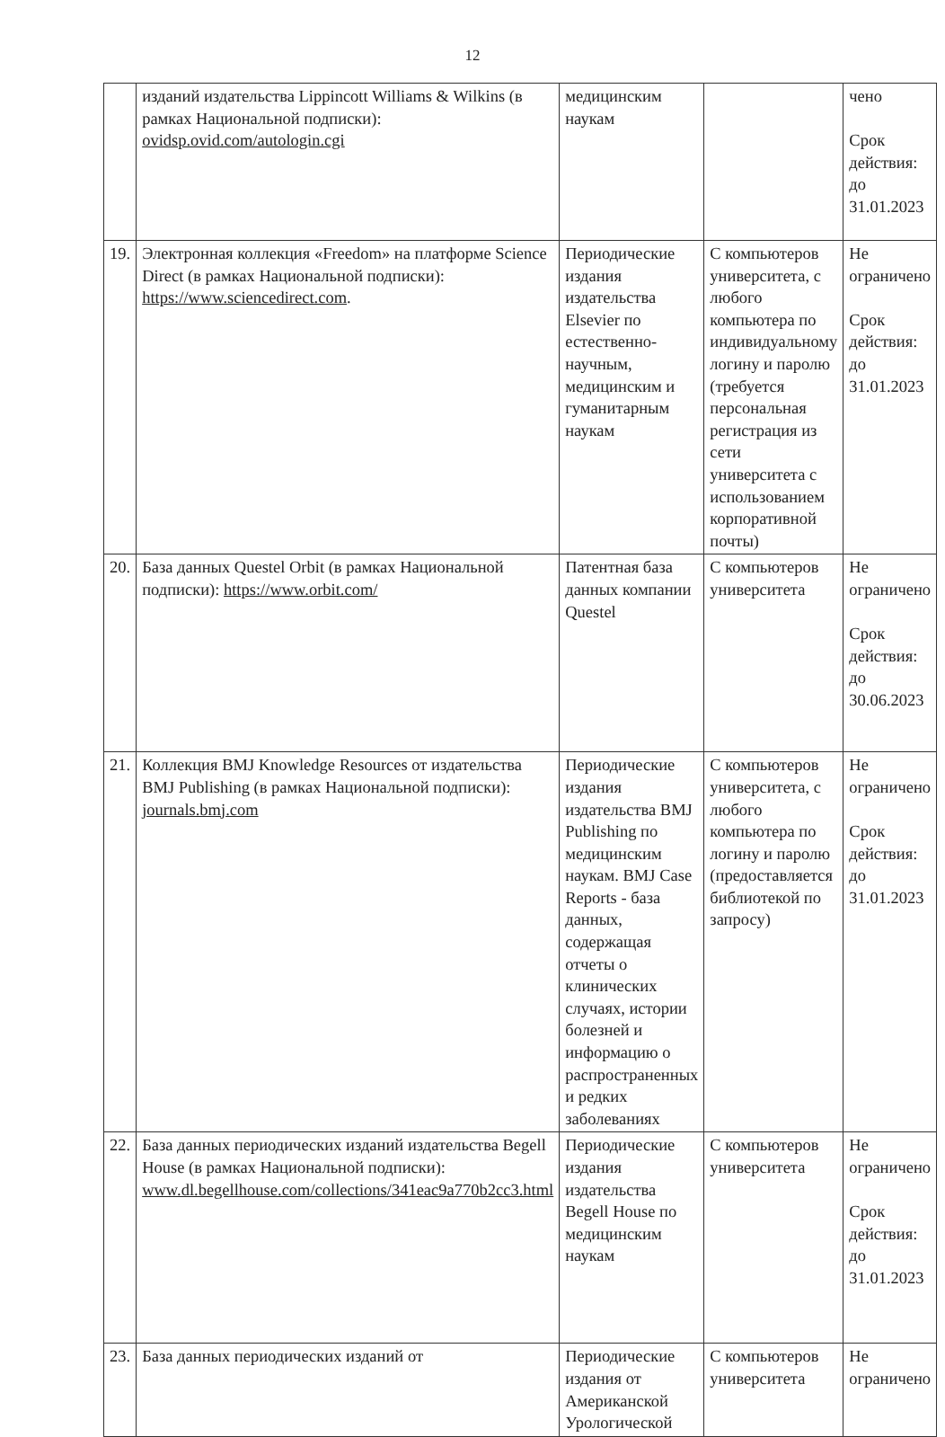12
| | изданий издательства Lippincott Williams & Wilkins (в рамках Национальной подписки): ovidsp.ovid.com/autologin.cgi | медицинским наукам | | чено Срок действия: до 31.01.2023 |
| 19. | Электронная коллекция «Freedom» на платформе Science Direct (в рамках Национальной подписки): https://www.sciencedirect.com . | Периодические издания издательства Elsevier по естественно-научным, медицинским и гуманитарным наукам | С компьютеров университета, с любого компьютера по индивидуальному логину и паролю (требуется персональная регистрация из сети университета с использованием корпоративной почты) | Не ограничено Срок действия: до 31.01.2023 |
| 20. | База данных Questel Orbit (в рамках Национальной подписки): https://www.orbit.com/ | Патентная база данных компании Questel | С компьютеров университета | Не ограничено Срок действия: до 30.06.2023 |
| 21. | Коллекция BMJ Knowledge Resources от издательства BMJ Publishing (в рамках Национальной подписки): journals.bmj.com | Периодические издания издательства BMJ Publishing по медицинским наукам. BMJ Case Reports - база данных, содержащая отчеты о клинических случаях, истории болезней и информацию о распространенных и редких заболеваниях | С компьютеров университета, с любого компьютера по логину и паролю (предоставляется библиотекой по запросу) | Не ограничено Срок действия: до 31.01.2023 |
| 22. | База данных периодических изданий издательства Begell House (в рамках Национальной подписки): www.dl.begellhouse.com/collections/341eac9a770b2cc3.html | Периодические издания издательства Begell House по медицинским наукам | С компьютеров университета | Не ограничено Срок действия: до 31.01.2023 |
| 23. | База данных периодических изданий от | Периодические издания от Американской Урологической | С компьютеров университета | Не ограничено |